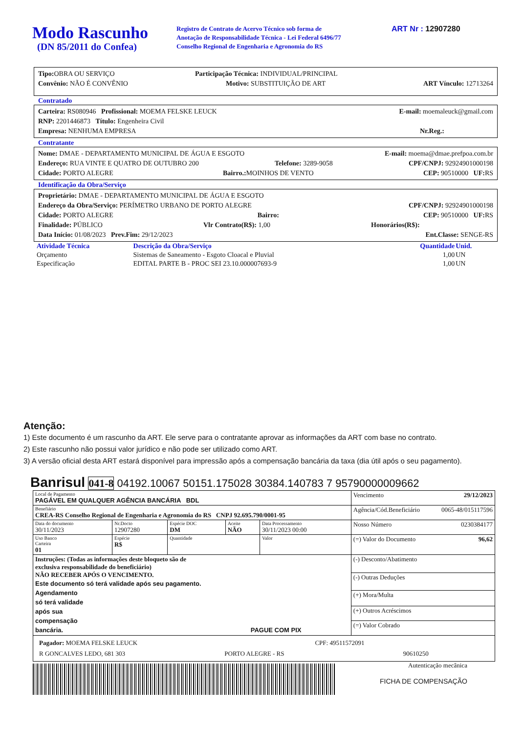Modo Rascunho
(DN 85/2011 do Confea)
Registro de Contrato de Acervo Técnico sob forma de
Anotação de Responsabilidade Técnica - Lei Federal 6496/77
Conselho Regional de Engenharia e Agronomia do RS
ART Nr : 12907280
Tipo: OBRA OU SERVIÇO Participação Técnica: INDIVIDUAL/PRINCIPAL
Convênio: NÃO É CONVÊNIO Motivo: SUBSTITUIÇÃO DE ART ART Vínculo: 12713264
Contratado
Carteira: RS080946 Profissional: MOEMA FELSKE LEUCK E-mail: moemaleuck@gmail.com
RNP: 2201446873 Título: Engenheira Civil
Empresa: NENHUMA EMPRESA Nr.Reg.:
Contratante
Nome: DMAE - DEPARTAMENTO MUNICIPAL DE ÁGUA E ESGOTO E-mail: moema@dmae.prefpoa.com.br
Endereço: RUA VINTE E QUATRO DE OUTUBRO 200 Telefone: 3289-9058 CPF/CNPJ: 92924901000198
Cidade: PORTO ALEGRE Bairro.: MOINHOS DE VENTO CEP: 90510000 UF: RS
Identificação da Obra/Serviço
Proprietário: DMAE - DEPARTAMENTO MUNICIPAL DE ÁGUA E ESGOTO
Endereço da Obra/Serviço: PERÍMETRO URBANO DE PORTO ALEGRE CPF/CNPJ: 92924901000198
Cidade: PORTO ALEGRE Bairro: CEP: 90510000 UF: RS
Finalidade: PÚBLICO Vlr Contrato(R$): 1,00 Honorários(R$):
Data Início: 01/08/2023 Prev.Fim: 29/12/2023 Ent.Classe: SENGE-RS
| Atividade Técnica | Descrição da Obra/Serviço | Quantidade | Unid. |
| Orçamento | Sistemas de Saneamento - Esgoto Cloacal e Pluvial | 1,00 | UN |
| Especificação | EDITAL PARTE B - PROC SEI 23.10.000007693-9 | 1,00 | UN |
Atenção:
1) Este documento é um rascunho da ART. Ele serve para o contratante aprovar as informações da ART com base no contrato.
2) Este rascunho não possui valor jurídico e não pode ser utilizado como ART.
3) A versão oficial desta ART estará disponível para impressão após a compensação bancária da taxa (dia útil após o seu pagamento).
Banrisul 041-8 04192.10067 50151.175028 30384.140783 7 95790000009662
| Local de Pagamento PAGÁVEL EM QUALQUER AGÊNCIA BANCÁRIA BDL | | | | | Vencimento 29/12/2023 |
| Benefiário CREA-RS Conselho Regional de Engenharia e Agronomia do RS CNPJ 92.695.790/0001-95 | | | | | Agência/Cód.Beneficiário 0065-48/015117596 |
| Data do documento 30/11/2023 | Nr.Docto 12907280 | Espécie DOC DM | Aceite NÃO | Data Processamento 30/11/2023 00:00 | Nosso Número 0230384177 |
| Uso Banco Carteira 01 | Espécie R$ | Quantidade | | Valor | (=) Valor do Documento 96,62 |
| Instruções: (Todas as informações deste bloqueto são de exclusiva responsabilidade do beneficiário) NÃO RECEBER APÓS O VENCIMENTO. Este documento só terá validade após seu pagamento. Agendamento só terá validade após sua compensação bancária. PAGUE COM PIX | | | | | (-) Desconto/Abatimento |
| | | | | | (-) Outras Deduções |
| | | | | | (+) Mora/Multa |
| | | | | | (+) Outros Acréscimos |
| | | | | | (=) Valor Cobrado |
| Pagador: MOEMA FELSKE LEUCK CPF: 49511572091 R GONCALVES LEDO, 681 303 PORTO ALEGRE - RS 90610250 | | | | | |
Autenticação mecânica
FICHA DE COMPENSAÇÃO